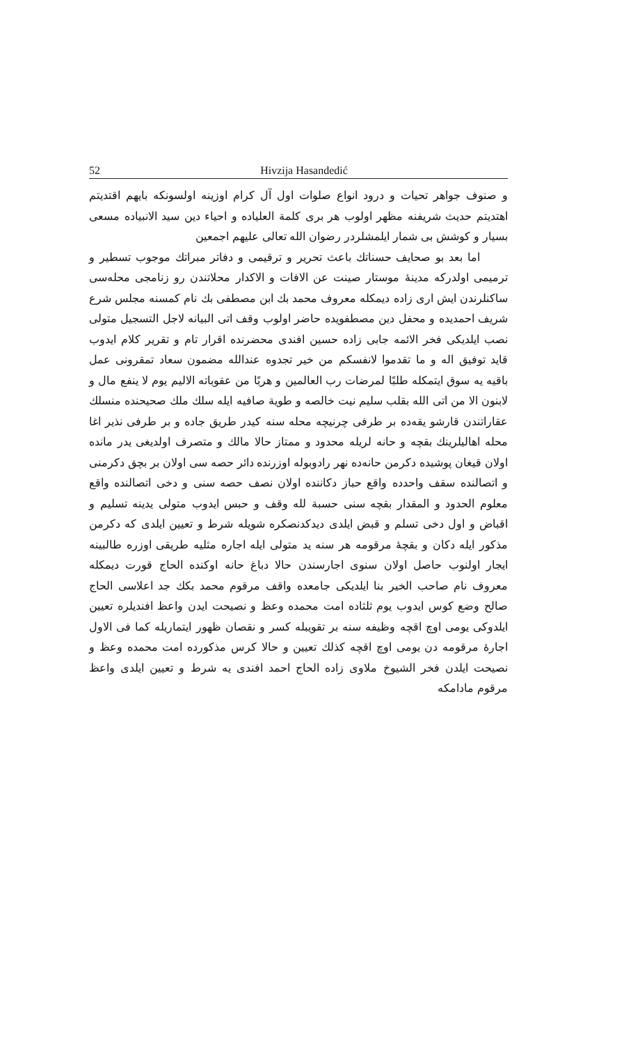52 Hivzija Hasandedić
و صنوف جواهر تحيات و درود انواع صلوات اول آل كرام اوزينه اولسونكه بايهم اقتديتم اهتديتم حديث شريفنه مظهر اولوب هر برى كلمة العليادە و احياء دين سيد الانبيادە مسعى بسيار و كوشش بى شمار ايلمشلردر رضوان الله تعالى عليهم اجمعين
اما بعد بو صحايف حسناتك باعث تحرير و ترقيمى و دفاتر مبراتك موجوب تسطير و ترميمى اولدركه مدينهٔ موستار صينت عن الافات و الاكدار محلاتندن رو زنامجى محلەسى ساكنلرندن ايش ارى زادە ديمكلە معروف محمد بك ابن مصطفى بك نام كمسنه مجلس شرع شريف احمديده و محفل دين مصطفويدە حاضر اولوب وقف اتى البيانه لاجل التسجيل متولى نصب ايلديكى فخر الائمه جابى زادە حسين افندى محضرندە اقرار تام و تقرير كلام ايدوب قايد توفيق اله و ما تقدموا لانفسكم من خير تجدوه عندالله مضمون سعاد تمقرونى عمل باقيه يه سوق ايتمكله طلبًا لمرضات رب العالمين و هربًا من عقوباته الاليم يوم لا ينفع مال و لابنون الا من اتى الله بقلب سليم نيت خالصه و طوية صافيه ايله سلك ملك صحيحندە منسلك عقاراتندن قارشو يقەدە بر طرفى چرنيچه محله سنه كيدر طريق جادە و بر طرفى نذير اغا محله اهاليلرينك بقچه و حانه لريله محدود و ممتاز حالا مالك و متصرف اولديغى يدر مانده اولان قيغان پوشيده دكرمن حانەدە نهر رادوبوله اوزرندە دائر حصه سى اولان بر بچق دكرمنى و اتصالندە سقف واحدده واقع حباز دكانندە اولان نصف حصه سنى و دخى اتصالندە واقع معلوم الحدود و المقدار بقچه سنى حسبة لله وقف و حبس ايدوب متولى يدينه تسليم و اقباض و اول دخى تسلم و قبض ايلدى ديدكدنصكره شويله شرط و تعيين ايلدى كه دكرمن مذكور ايله دكان و بقچهٔ مرقومه هر سنه يد متولى ايله اجاره مثليه طريقى اوزره طالبينه ايجار اولنوب حاصل اولان سنوى اجارسندن حالا دباغ حانه اوكنده الحاج قورت ديمكله معروف نام صاحب الخير بنا ايلديكى جامعده واقف مرقوم محمد بكك جد اعلاسى الحاج صالح وضع كوس ايدوب يوم ثلثاده امت محمده وعظ و نصيحت ايدن واعظ افنديلره تعيين ايلدوكى يومى اوچ اقچه وظيفه سنه بر تقويبله كسر و نقصان ظهور ايتماريله كما فى الاول اجارهٔ مرقومه دن يومى اوچ اقچه كذلك تعيين و حالا كرس مذكوردە امت محمده وعظ و نصيحت ايلدن فخر الشيوخ ملاوى زادە الحاج احمد افندى يه شرط و تعيين ايلدى واعظ مرقوم مادامكه